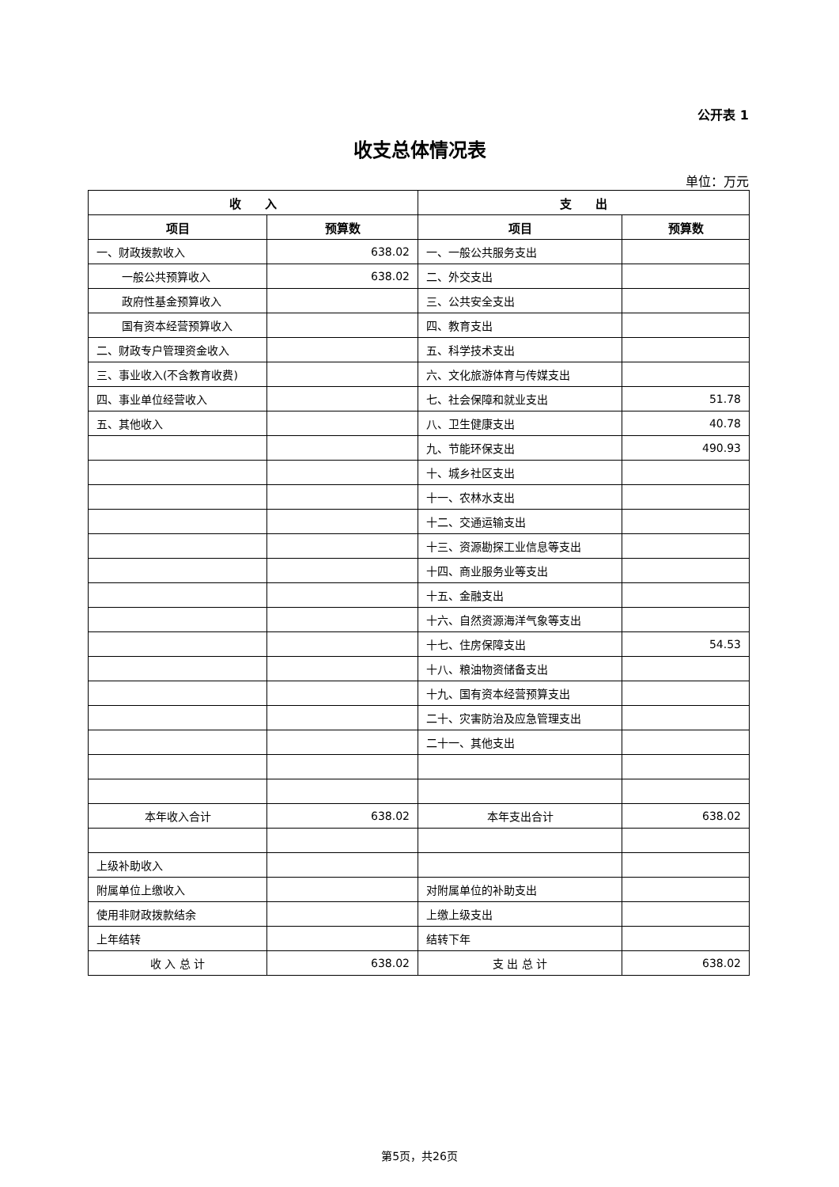公开表 1
收支总体情况表
单位：万元
| 收 入 | | 支 出 | |
| --- | --- | --- | --- |
| 项目 | 预算数 | 项目 | 预算数 |
| 一、财政拨款收入 | 638.02 | 一、一般公共服务支出 | |
| 一般公共预算收入 | 638.02 | 二、外交支出 | |
| 政府性基金预算收入 | | 三、公共安全支出 | |
| 国有资本经营预算收入 | | 四、教育支出 | |
| 二、财政专户管理资金收入 | | 五、科学技术支出 | |
| 三、事业收入(不含教育收费) | | 六、文化旅游体育与传媒支出 | |
| 四、事业单位经营收入 | | 七、社会保障和就业支出 | 51.78 |
| 五、其他收入 | | 八、卫生健康支出 | 40.78 |
| | | 九、节能环保支出 | 490.93 |
| | | 十、城乡社区支出 | |
| | | 十一、农林水支出 | |
| | | 十二、交通运输支出 | |
| | | 十三、资源勘探工业信息等支出 | |
| | | 十四、商业服务业等支出 | |
| | | 十五、金融支出 | |
| | | 十六、自然资源海洋气象等支出 | |
| | | 十七、住房保障支出 | 54.53 |
| | | 十八、粮油物资储备支出 | |
| | | 十九、国有资本经营预算支出 | |
| | | 二十、灾害防治及应急管理支出 | |
| | | 二十一、其他支出 | |
| 本年收入合计 | 638.02 | 本年支出合计 | 638.02 |
| 上级补助收入 | | | |
| 附属单位上缴收入 | | 对附属单位的补助支出 | |
| 使用非财政拨款结余 | | 上缴上级支出 | |
| 上年结转 | | 结转下年 | |
| 收 入 总 计 | 638.02 | 支 出 总 计 | 638.02 |
第5页，共26页